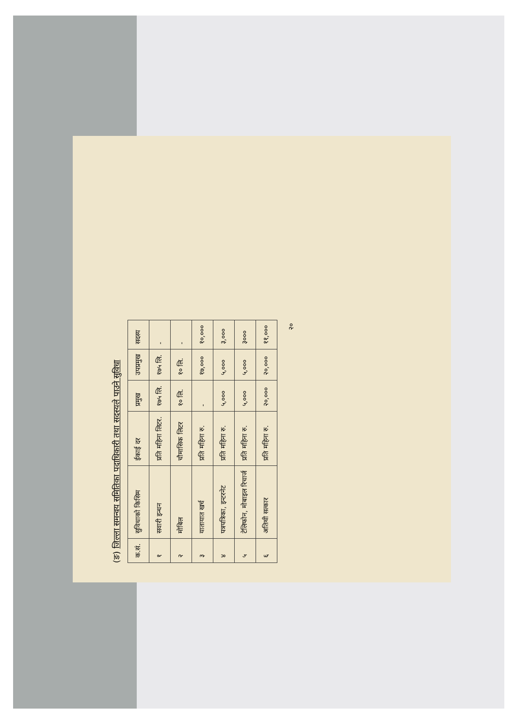(ङ) जिल्ला समन्वय समितिका पदाधिकारी तथा सदस्यले पाउने सुविधा
| क.सं. | सुविधाको किसिम | ईकाई दर | प्रमुख | उपप्रमुख | सदस्य |
| --- | --- | --- | --- | --- | --- |
| १ | सवारी इन्धन | प्रति महिना लिटर. | १७५ लि. | १७५ लि. | - |
| २ | मोबिल | चौमासिक लिटर | १० लि. | १० लि. | - |
| ३ | यातायात खर्च | प्रति महिना रु. | - | १७,००० | १०,००० |
| ४ | पत्रपत्रिका, इन्टरनेट | प्रति महिना रु. | ५,००० | ५,००० | ३,००० |
| ५ | टेलिफोन, मोबाइल रिचार्ज | प्रति महिना रु. | ५,००० | ५,००० | ३००० |
| ६ | अतिथी सत्कार | प्रति महिना रु. | २०,००० | २०,००० | ११,००० |
२०